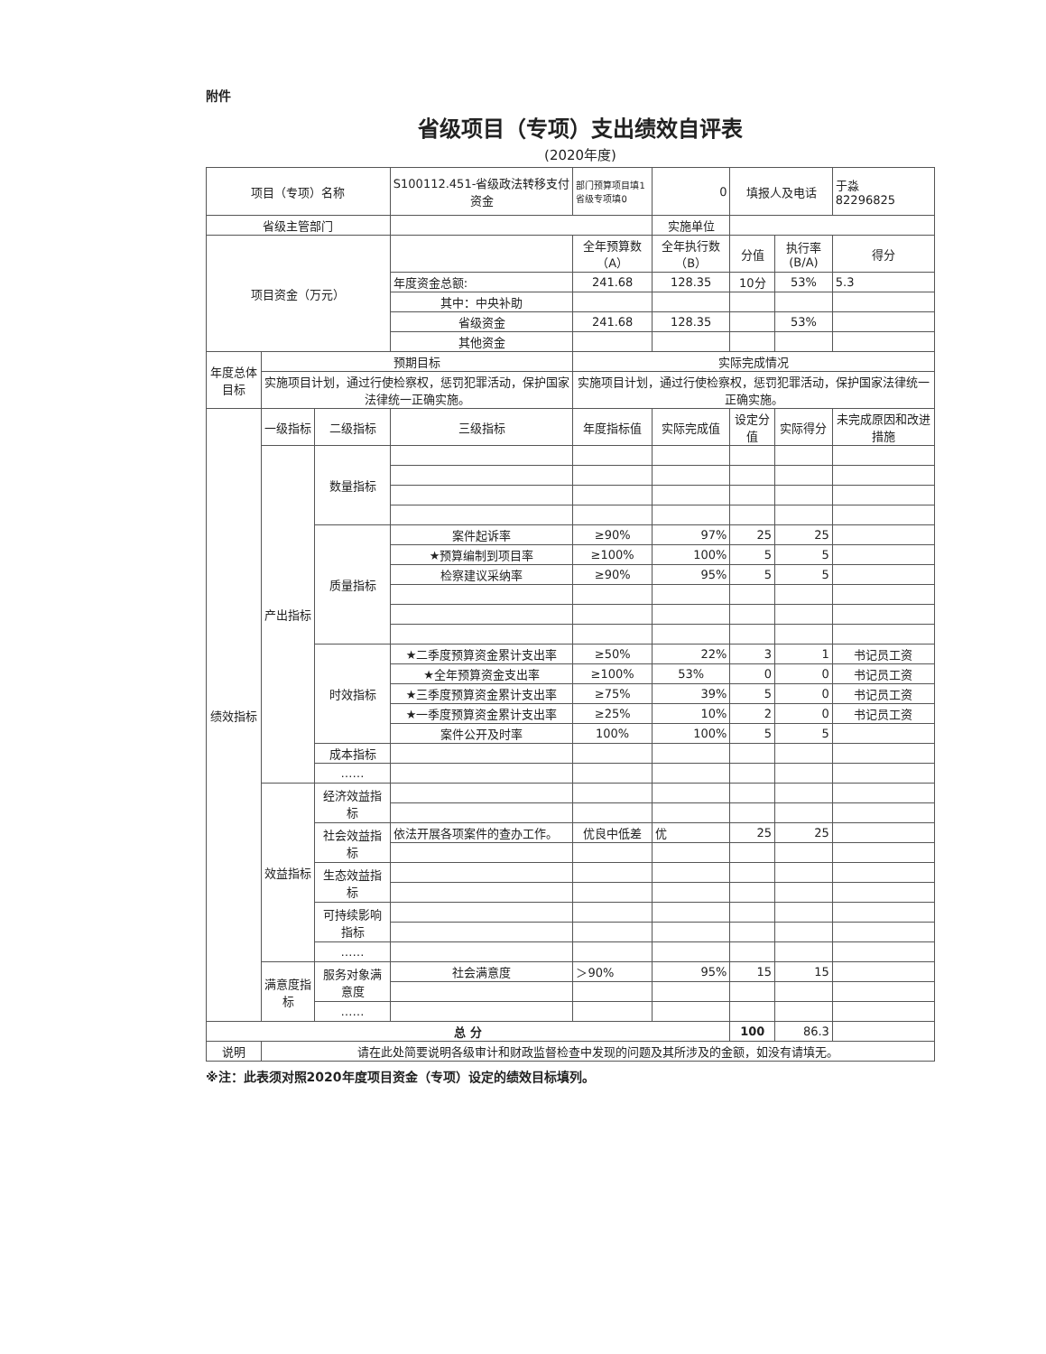附件
省级项目（专项）支出绩效自评表
(2020年度)
| 项目（专项）名称 | | | S100112.451-省级政法转移支付资金 | 部门预算项目填1 省级专项填0 | 0 | 填报人及电话 | | 于淼 82296825 |
| 省级主管部门 | | | | | 实施单位 | | | |
| 项目资金（万元） | | | | 全年预算数（A） | 全年执行数（B） | 分值 | 执行率(B/A) | 得分 |
| | | | 年度资金总额: | 241.68 | 128.35 | 10分 | 53% | 5.3 |
| | | | 其中：中央补助 | | | | | |
| | | | 省级资金 | 241.68 | 128.35 | | 53% | |
| | | | 其他资金 | | | | | |
| 年度总体目标 | 预期目标 | | | 实际完成情况 | | | | |
| | 实施项目计划，通过行使检察权，惩罚犯罪活动，保护国家法律统一正确实施。 | | | 实施项目计划，通过行使检察权，惩罚犯罪活动，保护国家法律统一正确实施。 | | | | |
| 绩效指标 | 一级指标 | 二级指标 | 三级指标 | 年度指标值 | 实际完成值 | 设定分值 | 实际得分 | 未完成原因和改进措施 |
| | 产出指标 | 数量指标 | | | | | | |
| | | 质量指标 | 案件起诉率 | ≥90% | 97% | 25 | 25 | |
| | | | ★预算编制到项目率 | ≥100% | 100% | 5 | 5 | |
| | | | 检察建议采纳率 | ≥90% | 95% | 5 | 5 | |
| | | 时效指标 | ★二季度预算资金累计支出率 | ≥50% | 22% | 3 | 1 | 书记员工资 |
| | | | ★全年预算资金支出率 | ≥100% | 53% | 0 | 0 | 书记员工资 |
| | | | ★三季度预算资金累计支出率 | ≥75% | 39% | 5 | 0 | 书记员工资 |
| | | | ★一季度预算资金累计支出率 | ≥25% | 10% | 2 | 0 | 书记员工资 |
| | | | 案件公开及时率 | 100% | 100% | 5 | 5 | |
| | | 成本指标 | | | | | | |
| | | …… | | | | | | |
| | 效益指标 | 经济效益指标 | | | | | | |
| | | 社会效益指标 | 依法开展各项案件的查办工作。 | 优良中低差 | 优 | 25 | 25 | |
| | | 生态效益指标 | | | | | | |
| | | 可持续影响指标 | | | | | | |
| | | …… | | | | | | |
| | 满意度指标 | 服务对象满意度 | 社会满意度 | ＞90% | 95% | 15 | 15 | |
| | | …… | | | | | | |
| 总 分 | | | | | | 100 | 86.3 | |
| 说明 | 请在此处简要说明各级审计和财政监督检查中发现的问题及其所涉及的金额，如没有请填无。 | | | | | | | |
※注：此表须对照2020年度项目资金（专项）设定的绩效目标填列。